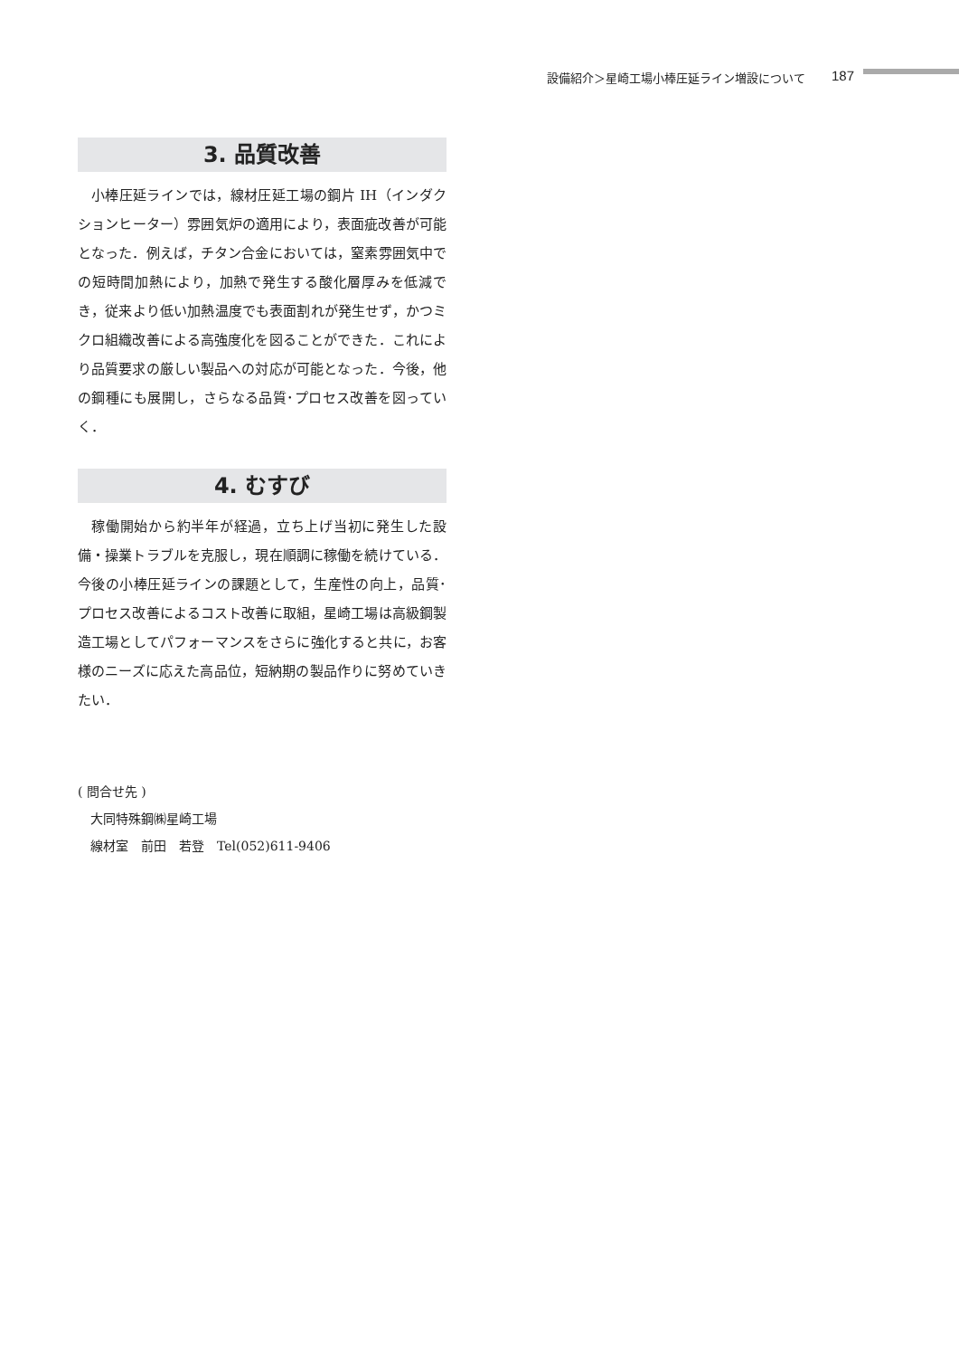設備紹介＞星崎工場小棒圧延ライン増設について 187
3. 品質改善
小棒圧延ラインでは，線材圧延工場の鋼片 IH（インダクションヒーター）雰囲気炉の適用により，表面疵改善が可能となった．例えば，チタン合金においては，窒素雰囲気中での短時間加熱により，加熱で発生する酸化層厚みを低減でき，従来より低い加熱温度でも表面割れが発生せず，かつミクロ組織改善による高強度化を図ることができた．これにより品質要求の厳しい製品への対応が可能となった．今後，他の鋼種にも展開し，さらなる品質･プロセス改善を図っていく．
4. むすび
稼働開始から約半年が経過，立ち上げ当初に発生した設備・操業トラブルを克服し，現在順調に稼働を続けている．今後の小棒圧延ラインの課題として，生産性の向上，品質･プロセス改善によるコスト改善に取組，星崎工場は高級鋼製造工場としてパフォーマンスをさらに強化すると共に，お客様のニーズに応えた高品位，短納期の製品作りに努めていきたい．
( 問合せ先 )
　大同特殊鋼㈱星崎工場
　線材室　前田　若登　Tel(052)611-9406